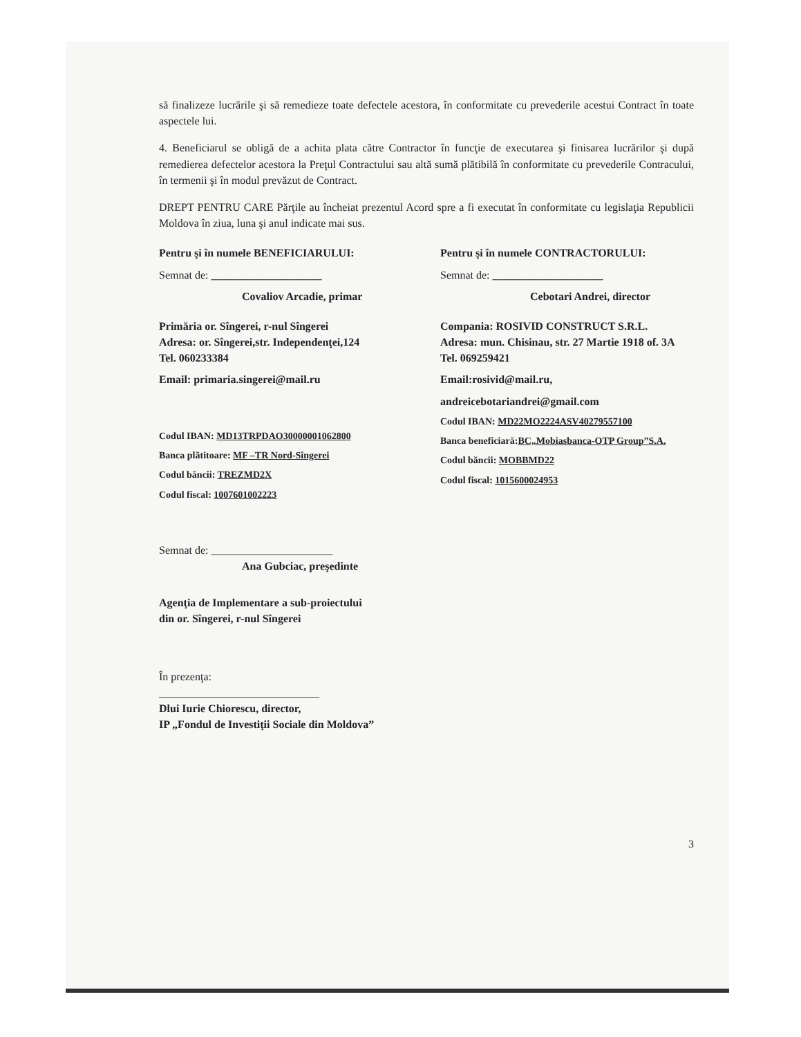să finalizeze lucrările şi să remedieze toate defectele acestora, în conformitate cu prevederile acestui Contract în toate aspectele lui.
4. Beneficiarul se obligă de a achita plata către Contractor în funcţie de executarea şi finisarea lucrărilor şi după remedierea defectelor acestora la Preţul Contractului sau altă sumă plătibilă în conformitate cu prevederile Contracului, în termenii şi în modul prevăzut de Contract.
DREPT PENTRU CARE Părţile au încheiat prezentul Acord spre a fi executat în conformitate cu legislaţia Republicii Moldova în ziua, luna şi anul indicate mai sus.
Pentru şi în numele BENEFICIARULUI:
Semnat de: ____________________
Covaliov Arcadie, primar
Primăria or. Sîngerei, r-nul Sîngerei
Adresa: or. Sîngerei,str. Independenţei,124
Tel. 060233384
Email: primaria.singerei@mail.ru
Codul IBAN: MD13TRPDAO30000001062800
Banca plătitoare: MF –TR Nord-Sîngerei
Codul băncii: TREZMD2X
Codul fiscal: 1007601002223
Pentru şi în numele CONTRACTORULUI:
Semnat de: ____________________
Cebotari Andrei, director
Compania: ROSIVID CONSTRUCT S.R.L.
Adresa: mun. Chisinau, str. 27 Martie 1918 of. 3A
Tel. 069259421
Email:rosivid@mail.ru,
andreicebotariandrei@gmail.com
Codul IBAN: MD22MO2224ASV40279557100
Banca beneficiară:BC„Mobiasbanca-OTP Group”S.A.
Codul băncii: MOBBMD22
Codul fiscal: 1015600024953
Semnat de: ______________________
Ana Gubciac, preşedinte
Agenţia de Implementare a sub-proiectului
din or. Sîngerei, r-nul Sîngerei
În prezenţa:
_____________________________
Dlui Iurie Chiorescu, director,
IP „Fondul de Investiţii Sociale din Moldova”
3